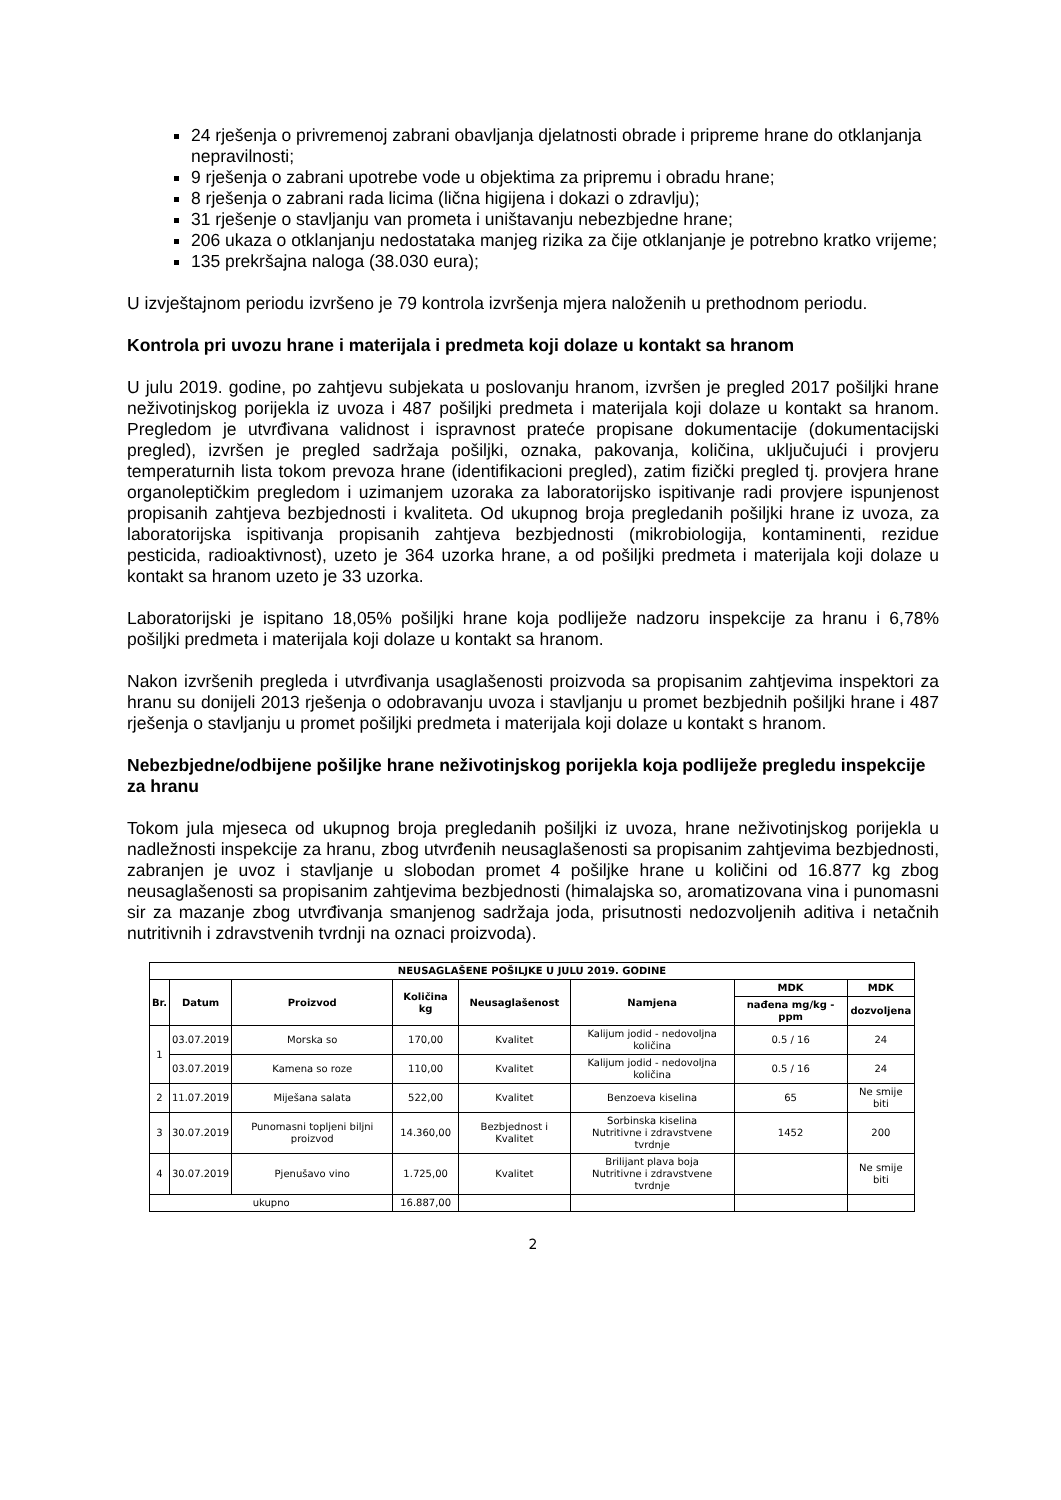24 rješenja o privremenoj zabrani obavljanja djelatnosti obrade i pripreme hrane do otklanjanja nepravilnosti;
9 rješenja o zabrani upotrebe vode u objektima za pripremu i obradu hrane;
8 rješenja o zabrani rada licima (lična higijena i dokazi o zdravlju);
31 rješenje o stavljanju van prometa i uništavanju nebezbjedne hrane;
206 ukaza o otklanjanju nedostataka manjeg rizika za čije otklanjanje je potrebno kratko vrijeme;
135 prekršajna naloga (38.030 eura);
U izvještajnom periodu izvršeno je 79 kontrola izvršenja mjera naloženih u prethodnom periodu.
Kontrola pri uvozu hrane i materijala i predmeta koji dolaze u kontakt sa hranom
U julu 2019. godine, po zahtjevu subjekata u poslovanju hranom, izvršen je pregled 2017 pošiljki hrane neživotinjskog porijekla iz uvoza i 487 pošiljki predmeta i materijala koji dolaze u kontakt sa hranom. Pregledom je utvrđivana validnost i ispravnost prateće propisane dokumentacije (dokumentacijski pregled), izvršen je pregled sadržaja pošiljki, oznaka, pakovanja, količina, uključujući i provjeru temperaturnih lista tokom prevoza hrane (identifikacioni pregled), zatim fizički pregled tj. provjera hrane organoleptičkim pregledom i uzimanjem uzoraka za laboratorijsko ispitivanje radi provjere ispunjenost propisanih zahtjeva bezbjednosti i kvaliteta. Od ukupnog broja pregledanih pošiljki hrane iz uvoza, za laboratorijska ispitivanja propisanih zahtjeva bezbjednosti (mikrobiologija, kontaminenti, rezidue pesticida, radioaktivnost), uzeto je 364 uzorka hrane, a od pošiljki predmeta i materijala koji dolaze u kontakt sa hranom uzeto je 33 uzorka.
Laboratorijski je ispitano 18,05% pošiljki hrane koja podliježe nadzoru inspekcije za hranu i 6,78% pošiljki predmeta i materijala koji dolaze u kontakt sa hranom.
Nakon izvršenih pregleda i utvrđivanja usaglašenosti proizvoda sa propisanim zahtjevima inspektori za hranu su donijeli 2013 rješenja o odobravanju uvoza i stavljanju u promet bezbjednih pošiljki hrane i 487 rješenja o stavljanju u promet pošiljki predmeta i materijala koji dolaze u kontakt s hranom.
Nebezbjedne/odbijene pošiljke hrane neživotinjskog porijekla koja podliježe pregledu inspekcije za hranu
Tokom jula mjeseca od ukupnog broja pregledanih pošiljki iz uvoza, hrane neživotinjskog porijekla u nadležnosti inspekcije za hranu, zbog utvrđenih neusaglašenosti sa propisanim zahtjevima bezbjednosti, zabranjen je uvoz i stavljanje u slobodan promet 4 pošiljke hrane u količini od 16.877 kg zbog neusaglašenosti sa propisanim zahtjevima bezbjednosti (himalajska so, aromatizovana vina i punomasni sir za mazanje zbog utvrđivanja smanjenog sadržaja joda, prisutnosti nedozvoljenih aditiva i netačnih nutritivnih i zdravstvenih tvrdnji na oznaci proizvoda).
| NEUSAGLAŠENE POŠILJKE U JULU 2019. GODINE | | | | | | | |
| --- | --- | --- | --- | --- | --- | --- | --- |
| Br. | Datum | Proizvod | Količina kg | Neusaglašenost | Namjena | MDK | MDK |
| | | | | | | nađena mg/kg - ppm | dozvoljena |
| 1 | 03.07.2019 | Morska so | 170,00 | Kvalitet | Kalijum jodid - nedovoljna količina | 0.5 / 16 | 24 |
| | 03.07.2019 | Kamena so roze | 110,00 | Kvalitet | Kalijum jodid - nedovoljna količina | 0.5 / 16 | 24 |
| 2 | 11.07.2019 | Miješana salata | 522,00 | Kvalitet | Benzoeva kiselina | 65 | Ne smije biti |
| 3 | 30.07.2019 | Punomasni topljeni biljni proizvod | 14.360,00 | Bezbjednost i Kvalitet | Sorbinska kiselina Nutritivne i zdravstvene tvrdnje | 1452 | 200 |
| 4 | 30.07.2019 | Pjenušavo vino | 1.725,00 | Kvalitet | Brilijant plava boja Nutritivne i zdravstvene tvrdnje | | Ne smije biti |
| ukupno | | | 16.887,00 | | | | |
2